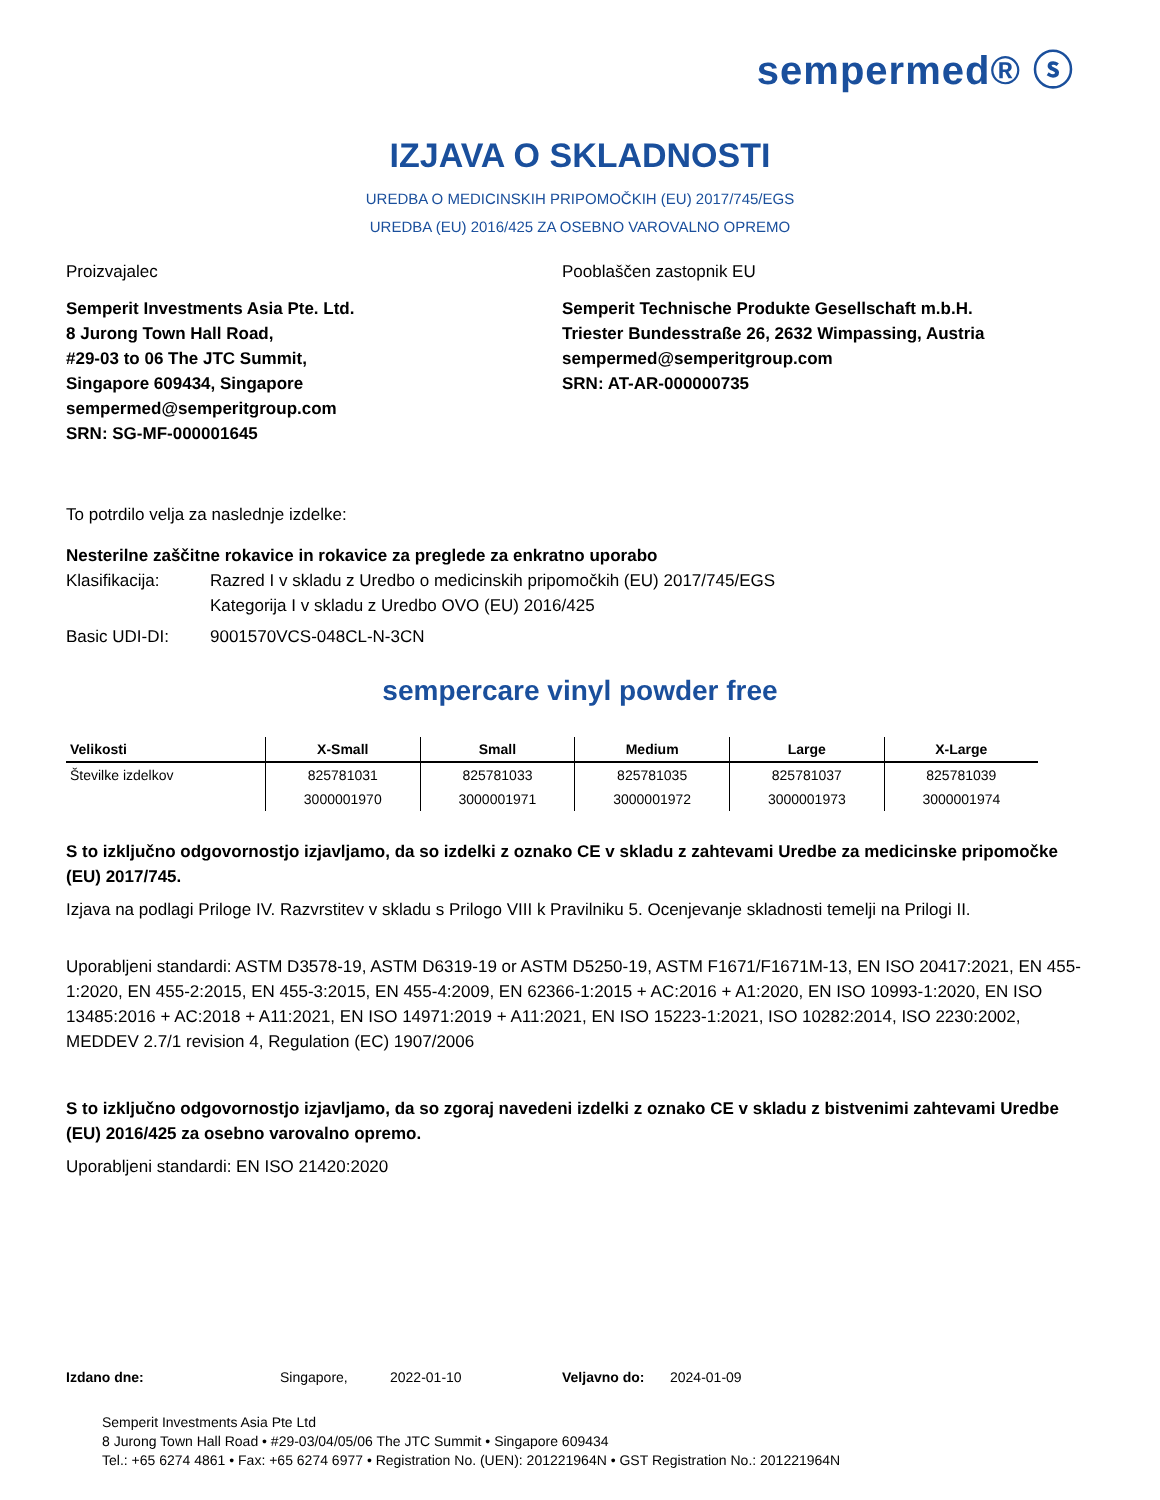sempermed® ⓢ
IZJAVA O SKLADNOSTI
UREDBA O MEDICINSKIH PRIPOMOČKIH (EU) 2017/745/EGS
UREDBA (EU) 2016/425 ZA OSEBNO VAROVALNO OPREMO
Proizvajalec
Semperit Investments Asia Pte. Ltd.
8 Jurong Town Hall Road,
#29-03 to 06 The JTC Summit,
Singapore 609434, Singapore
sempermed@semperitgroup.com
SRN: SG-MF-000001645
Pooblaščen zastopnik EU
Semperit Technische Produkte Gesellschaft m.b.H.
Triester Bundesstraße 26, 2632 Wimpassing, Austria
sempermed@semperitgroup.com
SRN: AT-AR-000000735
To potrdilo velja za naslednje izdelke:
Nesterilne zaščitne rokavice in rokavice za preglede za enkratno uporabo
Klasifikacija: Razred I v skladu z Uredbo o medicinskih pripomočkih (EU) 2017/745/EGS
Kategorija I v skladu z Uredbo OVO (EU) 2016/425
Basic UDI-DI: 9001570VCS-048CL-N-3CN
sempercare vinyl powder free
| Velikosti | X-Small | Small | Medium | Large | X-Large |
| --- | --- | --- | --- | --- | --- |
| Številke izdelkov | 825781031 | 825781033 | 825781035 | 825781037 | 825781039 |
| | 3000001970 | 3000001971 | 3000001972 | 3000001973 | 3000001974 |
S to izključno odgovornostjo izjavljamo, da so izdelki z oznako CE v skladu z zahtevami Uredbe za medicinske pripomočke (EU) 2017/745.
Izjava na podlagi Priloge IV. Razvrstitev v skladu s Prilogo VIII k Pravilniku 5. Ocenjevanje skladnosti temelji na Prilogi II.
Uporabljeni standardi: ASTM D3578-19, ASTM D6319-19 or ASTM D5250-19, ASTM F1671/F1671M-13, EN ISO 20417:2021, EN 455-1:2020, EN 455-2:2015, EN 455-3:2015, EN 455-4:2009, EN 62366-1:2015 + AC:2016 + A1:2020, EN ISO 10993-1:2020, EN ISO 13485:2016 + AC:2018 + A11:2021, EN ISO 14971:2019 + A11:2021, EN ISO 15223-1:2021, ISO 10282:2014, ISO 2230:2002, MEDDEV 2.7/1 revision 4, Regulation (EC) 1907/2006
S to izključno odgovornostjo izjavljamo, da so zgoraj navedeni izdelki z oznako CE v skladu z bistvenimi zahtevami Uredbe (EU) 2016/425 za osebno varovalno opremo.
Uporabljeni standardi: EN ISO 21420:2020
Izdano dne: Singapore, 2022-01-10 Veljavno do: 2024-01-09
Semperit Investments Asia Pte Ltd
8 Jurong Town Hall Road • #29-03/04/05/06 The JTC Summit • Singapore 609434
Tel.: +65 6274 4861 • Fax: +65 6274 6977 • Registration No. (UEN): 201221964N • GST Registration No.: 201221964N